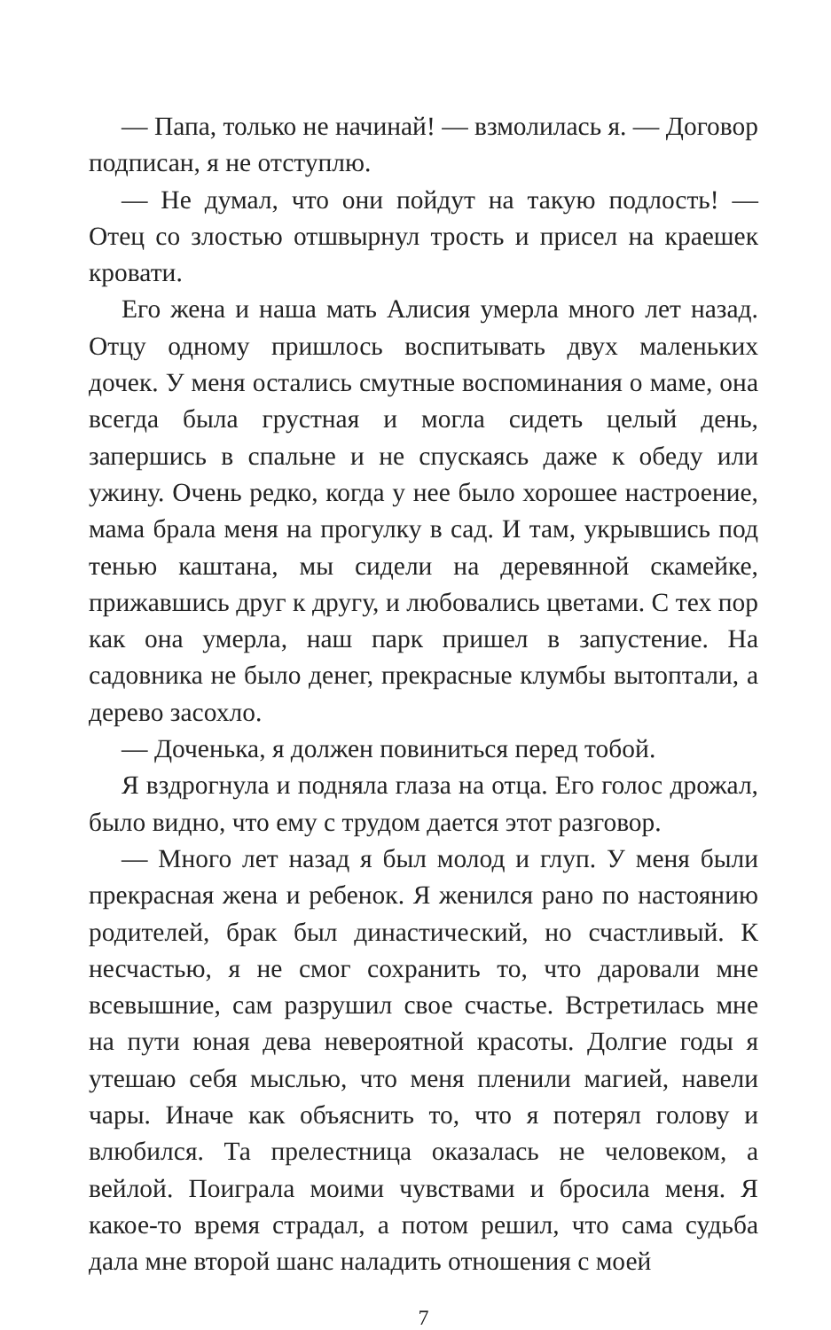— Папа, только не начинай! — взмолилась я. — Договор подписан, я не отступлю.
— Не думал, что они пойдут на такую подлость! — Отец со злостью отшвырнул трость и присел на краешек кровати.
Его жена и наша мать Алисия умерла много лет назад. Отцу одному пришлось воспитывать двух маленьких дочек. У меня остались смутные воспоминания о маме, она всегда была грустная и могла сидеть целый день, запершись в спальне и не спускаясь даже к обеду или ужину. Очень редко, когда у нее было хорошее настроение, мама брала меня на прогулку в сад. И там, укрывшись под тенью каштана, мы сидели на деревянной скамейке, прижавшись друг к другу, и любовались цветами. С тех пор как она умерла, наш парк пришел в запустение. На садовника не было денег, прекрасные клумбы вытоптали, а дерево засохло.
— Доченька, я должен повиниться перед тобой.
Я вздрогнула и подняла глаза на отца. Его голос дрожал, было видно, что ему с трудом дается этот разговор.
— Много лет назад я был молод и глуп. У меня были прекрасная жена и ребенок. Я женился рано по настоянию родителей, брак был династический, но счастливый. К несчастью, я не смог сохранить то, что даровали мне всевышние, сам разрушил свое счастье. Встретилась мне на пути юная дева невероятной красоты. Долгие годы я утешаю себя мыслью, что меня пленили магией, навели чары. Иначе как объяснить то, что я потерял голову и влюбился. Та прелестница оказалась не человеком, а вейлой. Поиграла моими чувствами и бросила меня. Я какое-то время страдал, а потом решил, что сама судьба дала мне второй шанс наладить отношения с моей
7